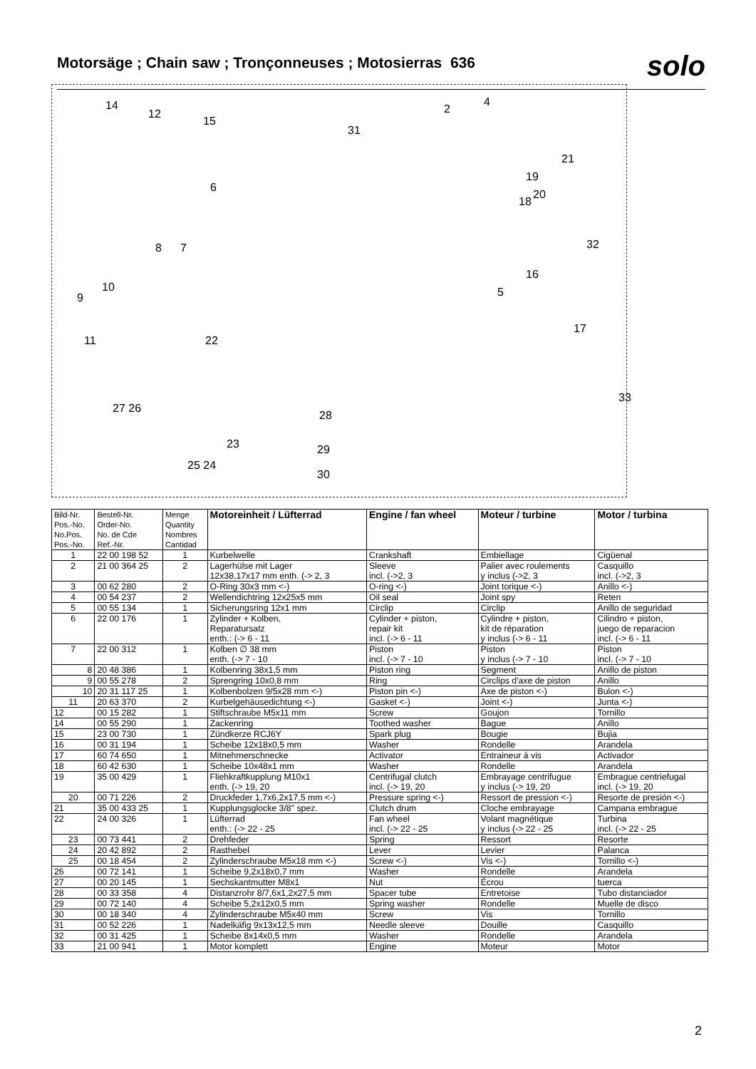Motorsäge ; Chain saw ; Tronçonneuses ; Motosierras 636
solo
14
12
15
6
31
2
4
21
19
20
18
8 7
10
9
32
16
5
11 22
17
27 26
28
33
23 29
25 24
30
| Bild-Nr. Pos.-No. No.Pos. Pos.-No. | Bestell-Nr. Order-No. No. de Cde Ref.-Nr. | Menge Quantity Nombres Cantidad | Motoreinheit / Lüfterrad | Engine / fan wheel | Moteur / turbine | Motor / turbina |
| --- | --- | --- | --- | --- | --- | --- |
| 1 | 22 00 198 52 | 1 | Kurbelwelle | Crankshaft | Embiellage | Cigüenal |
| 2 | 21 00 364 25 | 2 | Lagerhülse mit Lager 12x38,17x17 mm enth. (-> 2, 3 | Sleeve incl. (->2, 3 | Palier avec roulements y inclus (->2, 3 | Casquillo incl. (->2, 3 |
| 3 | 00 62 280 | 2 | O-Ring 30x3 mm <-) | O-ring <-) | Joint torique <-) | Anillo <-) |
| 4 | 00 54 237 | 2 | Wellendichtring 12x25x5 mm | Oil seal | Joint spy | Reten |
| 5 | 00 55 134 | 1 | Sicherungsring 12x1 mm | Circlip | Circlip | Anillo de seguridad |
| 6 | 22 00 176 | 1 | Zylinder + Kolben, Reparatursatz enth.: (-> 6 - 11 | Cylinder + piston, repair kit incl. (-> 6 - 11 | Cylindre + piston, kit de réparation y inclus (-> 6 - 11 | Cilindro + piston, juego de reparacion incl. (-> 6 - 11 |
| 7 | 22 00 312 | 1 | Kolben ∅ 38 mm enth. (-> 7 - 10 | Piston incl. (-> 7 - 10 | Piston y inclus (-> 7 - 10 | Piston incl. (-> 7 - 10 |
| 8 | 20 48 386 | 1 | Kolbenring 38x1,5 mm | Piston ring | Segment | Anillo de piston |
| 9 | 00 55 278 | 2 | Sprengring 10x0,8 mm | Ring | Circlips d'axe de piston | Anillo |
| 10 | 20 31 117 25 | 1 | Kolbenbolzen 9/5x28 mm <-) | Piston pin <-) | Axe de piston <-) | Bulon <-) |
| 11 | 20 63 370 | 2 | Kurbelgehäusedichtung <-) | Gasket <-) | Joint <-) | Junta <-) |
| 12 | 00 15 282 | 1 | Stiftschraube M5x11 mm | Screw | Goujon | Tornillo |
| 14 | 00 55 290 | 1 | Zackenring | Toothed washer | Bague | Anillo |
| 15 | 23 00 730 | 1 | Zündkerze RCJ6Y | Spark plug | Bougie | Bujia |
| 16 | 00 31 194 | 1 | Scheibe 12x18x0,5 mm | Washer | Rondelle | Arandela |
| 17 | 60 74 650 | 1 | Mitnehmerschnecke | Activator | Entraineur à vis | Activador |
| 18 | 60 42 630 | 1 | Scheibe 10x48x1 mm | Washer | Rondelle | Arandela |
| 19 | 35 00 429 | 1 | Fliehkraftkupplung M10x1 enth. (-> 19, 20 | Centrifugal clutch incl. (-> 19, 20 | Embrayage centrifugue y inclus (-> 19, 20 | Embrague centriefugal incl. (-> 19, 20 |
| 20 | 00 71 226 | 2 | Druckfeder 1,7x6,2x17,5 mm <-) | Pressure spring <-) | Ressort de pression <-) | Resorte de presión <-) |
| 21 | 35 00 433 25 | 1 | Kupplungsglocke 3/8" spez. | Clutch drum | Cloche embrayage | Campana embrague |
| 22 | 24 00 326 | 1 | Lüfterrad enth.: (-> 22 - 25 | Fan wheel incl. (-> 22 - 25 | Volant magnétique y inclus (-> 22 - 25 | Turbina incl. (-> 22 - 25 |
| 23 | 00 73 441 | 2 | Drehfeder | Spring | Ressort | Resorte |
| 24 | 20 42 892 | 2 | Rasthebel | Lever | Levier | Palanca |
| 25 | 00 18 454 | 2 | Zylinderschraube M5x18 mm <-) | Screw <-) | Vis <-) | Tornillo <-) |
| 26 | 00 72 141 | 1 | Scheibe 9,2x18x0,7 mm | Washer | Rondelle | Arandela |
| 27 | 00 20 145 | 1 | Sechskantmutter M8x1 | Nut | Écrou | tuerca |
| 28 | 00 33 358 | 4 | Distanzrohr 8/7,6x1,2x27,5 mm | Spacer tube | Entretoise | Tubo distanciador |
| 29 | 00 72 140 | 4 | Scheibe 5,2x12x0,5 mm | Spring washer | Rondelle | Muelle de disco |
| 30 | 00 18 340 | 4 | Zylinderschraube M5x40 mm | Screw | Vis | Tornillo |
| 31 | 00 52 226 | 1 | Nadelkäfig 9x13x12,5 mm | Needle sleeve | Douille | Casquillo |
| 32 | 00 31 425 | 1 | Scheibe 8x14x0,5 mm | Washer | Rondelle | Arandela |
| 33 | 21 00 941 | 1 | Motor komplett | Engine | Moteur | Motor |
2